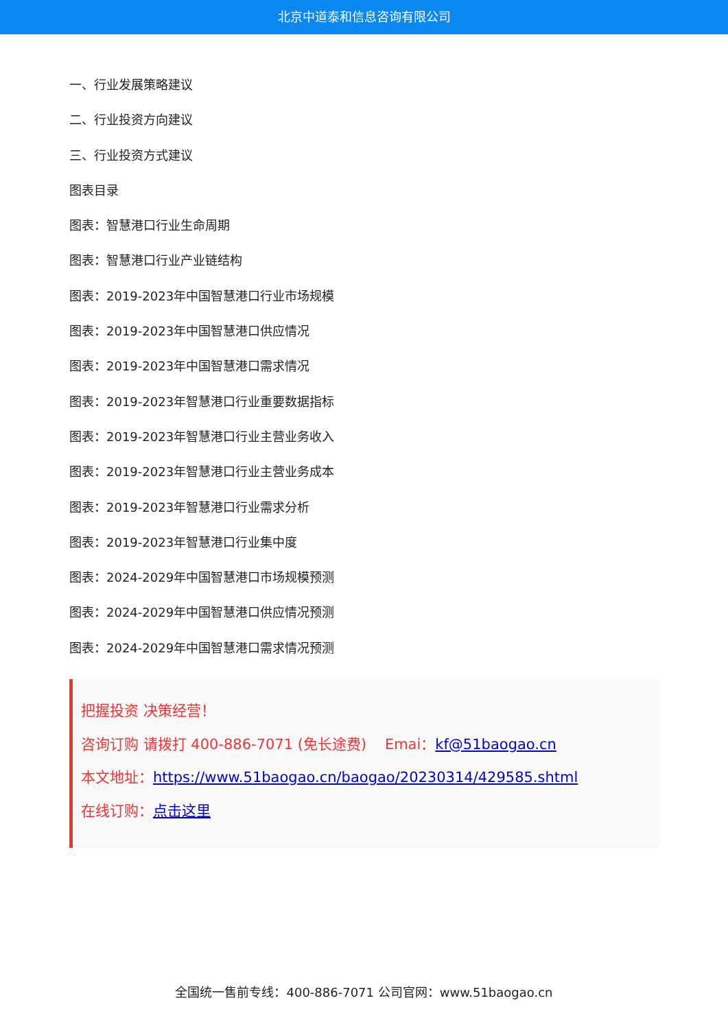北京中道泰和信息咨询有限公司
一、行业发展策略建议
二、行业投资方向建议
三、行业投资方式建议
图表目录
图表：智慧港口行业生命周期
图表：智慧港口行业产业链结构
图表：2019-2023年中国智慧港口行业市场规模
图表：2019-2023年中国智慧港口供应情况
图表：2019-2023年中国智慧港口需求情况
图表：2019-2023年智慧港口行业重要数据指标
图表：2019-2023年智慧港口行业主营业务收入
图表：2019-2023年智慧港口行业主营业务成本
图表：2019-2023年智慧港口行业需求分析
图表：2019-2023年智慧港口行业集中度
图表：2024-2029年中国智慧港口市场规模预测
图表：2024-2029年中国智慧港口供应情况预测
图表：2024-2029年中国智慧港口需求情况预测
把握投资 决策经营！
咨询订购 请拨打 400-886-7071 (免长途费) Emai：kf@51baogao.cn
本文地址：https://www.51baogao.cn/baogao/20230314/429585.shtml
在线订购：点击这里
全国统一售前专线：400-886-7071 公司官网：www.51baogao.cn